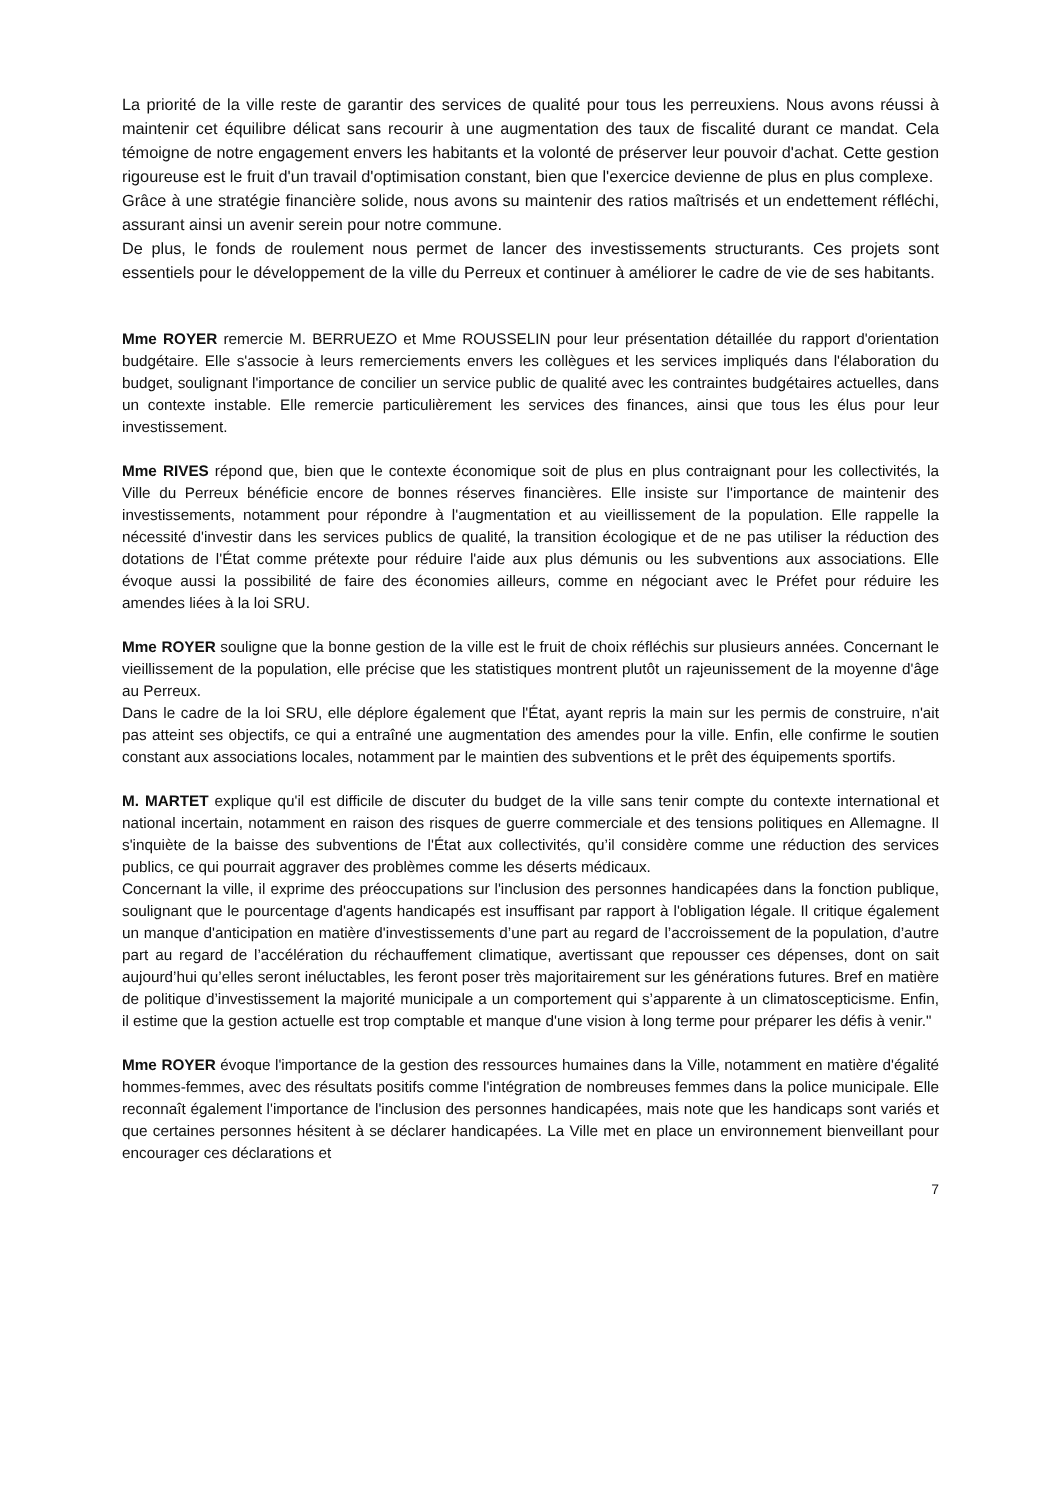La priorité de la ville reste de garantir des services de qualité pour tous les perreuxiens. Nous avons réussi à maintenir cet équilibre délicat sans recourir à une augmentation des taux de fiscalité durant ce mandat. Cela témoigne de notre engagement envers les habitants et la volonté de préserver leur pouvoir d'achat. Cette gestion rigoureuse est le fruit d'un travail d'optimisation constant, bien que l'exercice devienne de plus en plus complexe.
Grâce à une stratégie financière solide, nous avons su maintenir des ratios maîtrisés et un endettement réfléchi, assurant ainsi un avenir serein pour notre commune.
De plus, le fonds de roulement nous permet de lancer des investissements structurants. Ces projets sont essentiels pour le développement de la ville du Perreux et continuer à améliorer le cadre de vie de ses habitants.
Mme ROYER remercie M. BERRUEZO et Mme ROUSSELIN pour leur présentation détaillée du rapport d'orientation budgétaire. Elle s'associe à leurs remerciements envers les collègues et les services impliqués dans l'élaboration du budget, soulignant l'importance de concilier un service public de qualité avec les contraintes budgétaires actuelles, dans un contexte instable. Elle remercie particulièrement les services des finances, ainsi que tous les élus pour leur investissement.
Mme RIVES répond que, bien que le contexte économique soit de plus en plus contraignant pour les collectivités, la Ville du Perreux bénéficie encore de bonnes réserves financières. Elle insiste sur l'importance de maintenir des investissements, notamment pour répondre à l'augmentation et au vieillissement de la population. Elle rappelle la nécessité d'investir dans les services publics de qualité, la transition écologique et de ne pas utiliser la réduction des dotations de l'État comme prétexte pour réduire l'aide aux plus démunis ou les subventions aux associations. Elle évoque aussi la possibilité de faire des économies ailleurs, comme en négociant avec le Préfet pour réduire les amendes liées à la loi SRU.
Mme ROYER souligne que la bonne gestion de la ville est le fruit de choix réfléchis sur plusieurs années. Concernant le vieillissement de la population, elle précise que les statistiques montrent plutôt un rajeunissement de la moyenne d'âge au Perreux.
Dans le cadre de la loi SRU, elle déplore également que l'État, ayant repris la main sur les permis de construire, n'ait pas atteint ses objectifs, ce qui a entraîné une augmentation des amendes pour la ville. Enfin, elle confirme le soutien constant aux associations locales, notamment par le maintien des subventions et le prêt des équipements sportifs.
M. MARTET explique qu'il est difficile de discuter du budget de la ville sans tenir compte du contexte international et national incertain, notamment en raison des risques de guerre commerciale et des tensions politiques en Allemagne. Il s'inquiète de la baisse des subventions de l'État aux collectivités, qu’il considère comme une réduction des services publics, ce qui pourrait aggraver des problèmes comme les déserts médicaux.
Concernant la ville, il exprime des préoccupations sur l'inclusion des personnes handicapées dans la fonction publique, soulignant que le pourcentage d'agents handicapés est insuffisant par rapport à l'obligation légale. Il critique également un manque d'anticipation en matière d'investissements d’une part au regard de l’accroissement de la population, d’autre part au regard de l’accélération du réchauffement climatique, avertissant que repousser ces dépenses, dont on sait aujourd’hui qu’elles seront inéluctables, les feront poser très majoritairement sur les générations futures. Bref en matière de politique d’investissement la majorité municipale a un comportement qui s’apparente à un climatoscepticisme. Enfin, il estime que la gestion actuelle est trop comptable et manque d'une vision à long terme pour préparer les défis à venir."
Mme ROYER évoque l'importance de la gestion des ressources humaines dans la Ville, notamment en matière d'égalité hommes-femmes, avec des résultats positifs comme l'intégration de nombreuses femmes dans la police municipale. Elle reconnaît également l'importance de l'inclusion des personnes handicapées, mais note que les handicaps sont variés et que certaines personnes hésitent à se déclarer handicapées. La Ville met en place un environnement bienveillant pour encourager ces déclarations et
7